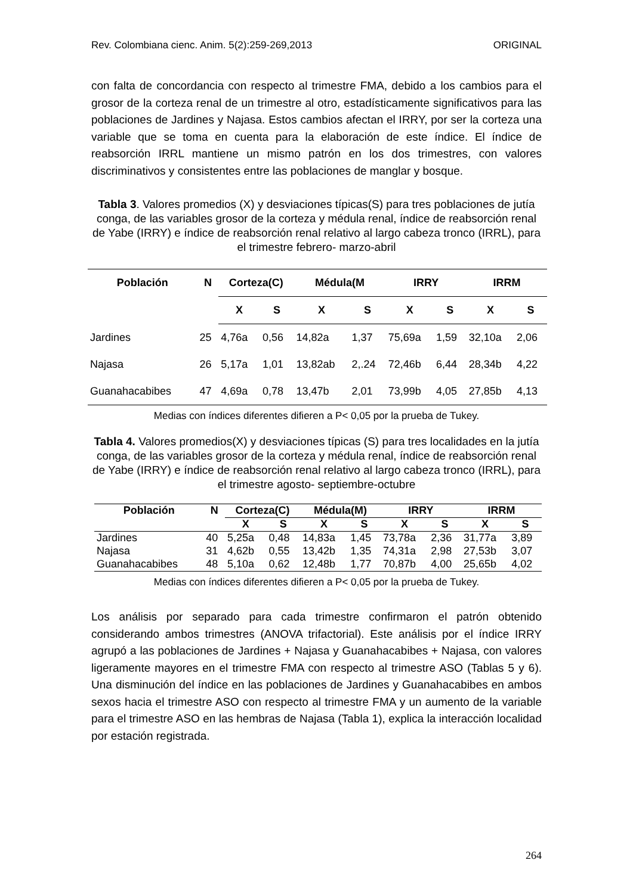Rev. Colombiana cienc. Anim. 5(2):259-269,2013 ORIGINAL
con falta de concordancia con respecto al trimestre FMA, debido a los cambios para el grosor de la corteza renal de un trimestre al otro, estadísticamente significativos para las poblaciones de Jardines y Najasa. Estos cambios afectan el IRRY, por ser la corteza una variable que se toma en cuenta para la elaboración de este índice. El índice de reabsorción IRRL mantiene un mismo patrón en los dos trimestres, con valores discriminativos y consistentes entre las poblaciones de manglar y bosque.
Tabla 3. Valores promedios (X) y desviaciones típicas(S) para tres poblaciones de jutía conga, de las variables grosor de la corteza y médula renal, índice de reabsorción renal de Yabe (IRRY) e índice de reabsorción renal relativo al largo cabeza tronco (IRRL), para el trimestre febrero- marzo-abril
| Población | N | Corteza(C) | | Médula(M | | IRRY | | IRRM | |
| --- | --- | --- | --- | --- | --- | --- | --- | --- | --- |
| | | X | S | X | S | X | S | X | S |
| Jardines | 25 | 4,76a | 0,56 | 14,82a | 1,37 | 75,69a | 1,59 | 32,10a | 2,06 |
| Najasa | 26 | 5,17a | 1,01 | 13,82ab | 2,.24 | 72,46b | 6,44 | 28,34b | 4,22 |
| Guanahacabibes | 47 | 4,69a | 0,78 | 13,47b | 2,01 | 73,99b | 4,05 | 27,85b | 4,13 |
Medias con índices diferentes difieren a P< 0,05 por la prueba de Tukey.
Tabla 4. Valores promedios(X) y desviaciones típicas (S) para tres localidades en la jutía conga, de las variables grosor de la corteza y médula renal, índice de reabsorción renal de Yabe (IRRY) e índice de reabsorción renal relativo al largo cabeza tronco (IRRL), para el trimestre agosto- septiembre-octubre
| Población | N | Corteza(C) | | Médula(M) | | IRRY | | IRRM | |
| --- | --- | --- | --- | --- | --- | --- | --- | --- | --- |
| | | X | S | X | S | X | S | X | S |
| Jardines | 40 | 5,25a | 0,48 | 14,83a | 1,45 | 73,78a | 2,36 | 31,77a | 3,89 |
| Najasa | 31 | 4,62b | 0,55 | 13,42b | 1,35 | 74,31a | 2,98 | 27,53b | 3,07 |
| Guanahacabibes | 48 | 5,10a | 0,62 | 12,48b | 1,77 | 70,87b | 4,00 | 25,65b | 4,02 |
Medias con índices diferentes difieren a P< 0,05 por la prueba de Tukey.
Los análisis por separado para cada trimestre confirmaron el patrón obtenido considerando ambos trimestres (ANOVA trifactorial). Este análisis por el índice IRRY agrupó a las poblaciones de Jardines + Najasa y Guanahacabibes + Najasa, con valores ligeramente mayores en el trimestre FMA con respecto al trimestre ASO (Tablas 5 y 6). Una disminución del índice en las poblaciones de Jardines y Guanahacabibes en ambos sexos hacia el trimestre ASO con respecto al trimestre FMA y un aumento de la variable para el trimestre ASO en las hembras de Najasa (Tabla 1), explica la interacción localidad por estación registrada.
264